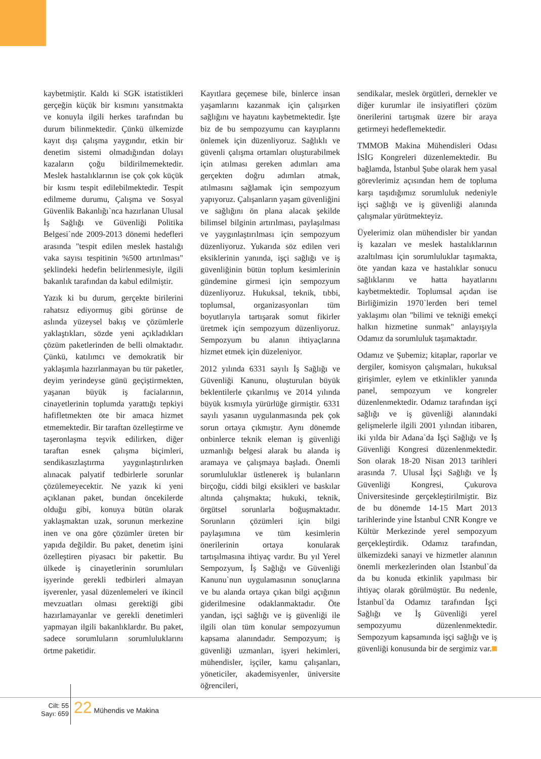kaybetmiştir. Kaldı ki SGK istatistikleri gerçeğin küçük bir kısmını yansıtmakta ve konuyla ilgili herkes tarafından bu durum bilinmektedir. Çünkü ülkemizde kayıt dışı çalışma yaygındır, etkin bir denetim sistemi olmadığından dolayı kazaların çoğu bildirilmemektedir. Meslek hastalıklarının ise çok çok küçük bir kısmı tespit edilebilmektedir. Tespit edilmeme durumu, Çalışma ve Sosyal Güvenlik Bakanlığı`nca hazırlanan Ulusal İş Sağlığı ve Güvenliği Politika Belgesi`nde 2009-2013 dönemi hedefleri arasında "tespit edilen meslek hastalığı vaka sayısı tespitinin %500 artırılması" şeklindeki hedefin belirlenmesiyle, ilgili bakanlık tarafından da kabul edilmiştir.
Yazık ki bu durum, gerçekte birilerini rahatsız ediyormuş gibi görünse de aslında yüzeysel bakış ve çözümlerle yaklaştıkları, sözde yeni açıkladıkları çözüm paketlerinden de belli olmaktadır. Çünkü, katılımcı ve demokratik bir yaklaşımla hazırlanmayan bu tür paketler, deyim yerindeyse günü geçiştirmekten, yaşanan büyük iş facialarının, cinayetlerinin toplumda yarattığı tepkiyi hafifletmekten öte bir amaca hizmet etmemektedir. Bir taraftan özelleştirme ve taşeronlaşma teşvik edilirken, diğer taraftan esnek çalışma biçimleri, sendikasızlaştırma yaygınlaştırılırken alınacak palyatif tedbirlerle sorunlar çözülemeyecektir. Ne yazık ki yeni açıklanan paket, bundan öncekilerde olduğu gibi, konuya bütün olarak yaklaşmaktan uzak, sorunun merkezine inen ve ona göre çözümler üreten bir yapıda değildir. Bu paket, denetim işini özelleştiren piyasacı bir pakettir. Bu ülkede iş cinayetlerinin sorumluları işyerinde gerekli tedbirleri almayan işverenler, yasal düzenlemeleri ve ikincil mevzuatları olması gerektiği gibi hazırlamayanlar ve gerekli denetimleri yapmayan ilgili bakanlıklardır. Bu paket, sadece sorumluların sorumluluklarını örtme paketidir.
Kayıtlara geçemese bile, binlerce insan yaşamlarını kazanmak için çalışırken sağlığını ve hayatını kaybetmektedir. İşte biz de bu sempozyumu can kayıplarını önlemek için düzenliyoruz. Sağlıklı ve güvenli çalışma ortamları oluşturabilmek için atılması gereken adımları ama gerçekten doğru adımları atmak, atılmasını sağlamak için sempozyum yapıyoruz. Çalışanların yaşam güvenliğini ve sağlığını ön plana alacak şekilde bilimsel bilginin artırılması, paylaşılması ve yaygınlaştırılması için sempozyum düzenliyoruz. Yukarıda söz edilen veri eksiklerinin yanında, işçi sağlığı ve iş güvenliğinin bütün toplum kesimlerinin gündemine girmesi için sempozyum düzenliyoruz. Hukuksal, teknik, tıbbi, toplumsal, organizasyonları tüm boyutlarıyla tartışarak somut fikirler üretmek için sempozyum düzenliyoruz. Sempozyum bu alanın ihtiyaçlarına hizmet etmek için düzeleniyor.
2012 yılında 6331 sayılı İş Sağlığı ve Güvenliği Kanunu, oluşturulan büyük beklentilerle çıkarılmış ve 2014 yılında büyük kısmıyla yürürlüğe girmiştir. 6331 sayılı yasanın uygulanmasında pek çok sorun ortaya çıkmıştır. Aynı dönemde onbinlerce teknik eleman iş güvenliği uzmanlığı belgesi alarak bu alanda iş aramaya ve çalışmaya başladı. Önemli sorumluluklar üstlenerek iş bulanların birçoğu, ciddi bilgi eksikleri ve baskılar altında çalışmakta; hukuki, teknik, örgütsel sorunlarla boğuşmaktadır. Sorunların çözümleri için bilgi paylaşımına ve tüm kesimlerin önerilerinin ortaya konularak tartışılmasına ihtiyaç vardır. Bu yıl Yerel Sempozyum, İş Sağlığı ve Güvenliği Kanunu`nun uygulamasının sonuçlarına ve bu alanda ortaya çıkan bilgi açığının giderilmesine odaklanmaktadır. Öte yandan, işçi sağlığı ve iş güvenliği ile ilgili olan tüm konular sempozyumun kapsama alanındadır. Sempozyum; iş güvenliği uzmanları, işyeri hekimleri, mühendisler, işçiler, kamu çalışanları, yöneticiler, akademisyenler, üniversite öğrencileri,
sendikalar, meslek örgütleri, dernekler ve diğer kurumlar ile insiyatifleri çözüm önerilerini tartışmak üzere bir araya getirmeyi hedeflemektedir.
TMMOB Makina Mühendisleri Odası İSİG Kongreleri düzenlemektedir. Bu bağlamda, İstanbul Şube olarak hem yasal görevlerimiz açısından hem de topluma karşı taşıdığımız sorumluluk nedeniyle işçi sağlığı ve iş güvenliği alanında çalışmalar yürütmekteyiz.
Üyelerimiz olan mühendisler bir yandan iş kazaları ve meslek hastalıklarının azaltılması için sorumluluklar taşımakta, öte yandan kaza ve hastalıklar sonucu sağlıklarını ve hatta hayatlarını kaybetmektedir. Toplumsal açıdan ise Birliğimizin 1970`lerden beri temel yaklaşımı olan "bilimi ve tekniği emekçi halkın hizmetine sunmak" anlayışıyla Odamız da sorumluluk taşımaktadır.
Odamız ve Şubemiz; kitaplar, raporlar ve dergiler, komisyon çalışmaları, hukuksal girişimler, eylem ve etkinlikler yanında panel, sempozyum ve kongreler düzenlenmektedir. Odamız tarafından işçi sağlığı ve iş güvenliği alanındaki gelişmelerle ilgili 2001 yılından itibaren, iki yılda bir Adana`da İşçi Sağlığı ve İş Güvenliği Kongresi düzenlenmektedir. Son olarak 18-20 Nisan 2013 tarihleri arasında 7. Ulusal İşçi Sağlığı ve İş Güvenliği Kongresi, Çukurova Üniversitesinde gerçekleştirilmiştir. Biz de bu dönemde 14-15 Mart 2013 tarihlerinde yine İstanbul CNR Kongre ve Kültür Merkezinde yerel sempozyum gerçekleştirdik. Odamız tarafından, ülkemizdeki sanayi ve hizmetler alanının önemli merkezlerinden olan İstanbul`da da bu konuda etkinlik yapılması bir ihtiyaç olarak görülmüştür. Bu nedenle, İstanbul`da Odamız tarafından İşçi Sağlığı ve İş Güvenliği yerel sempozyumu düzenlenmektedir. Sempozyum kapsamında işçi sağlığı ve iş güvenliği konusunda bir de sergimiz var.
Cilt: 55
Sayı: 659
22 Mühendis ve Makina